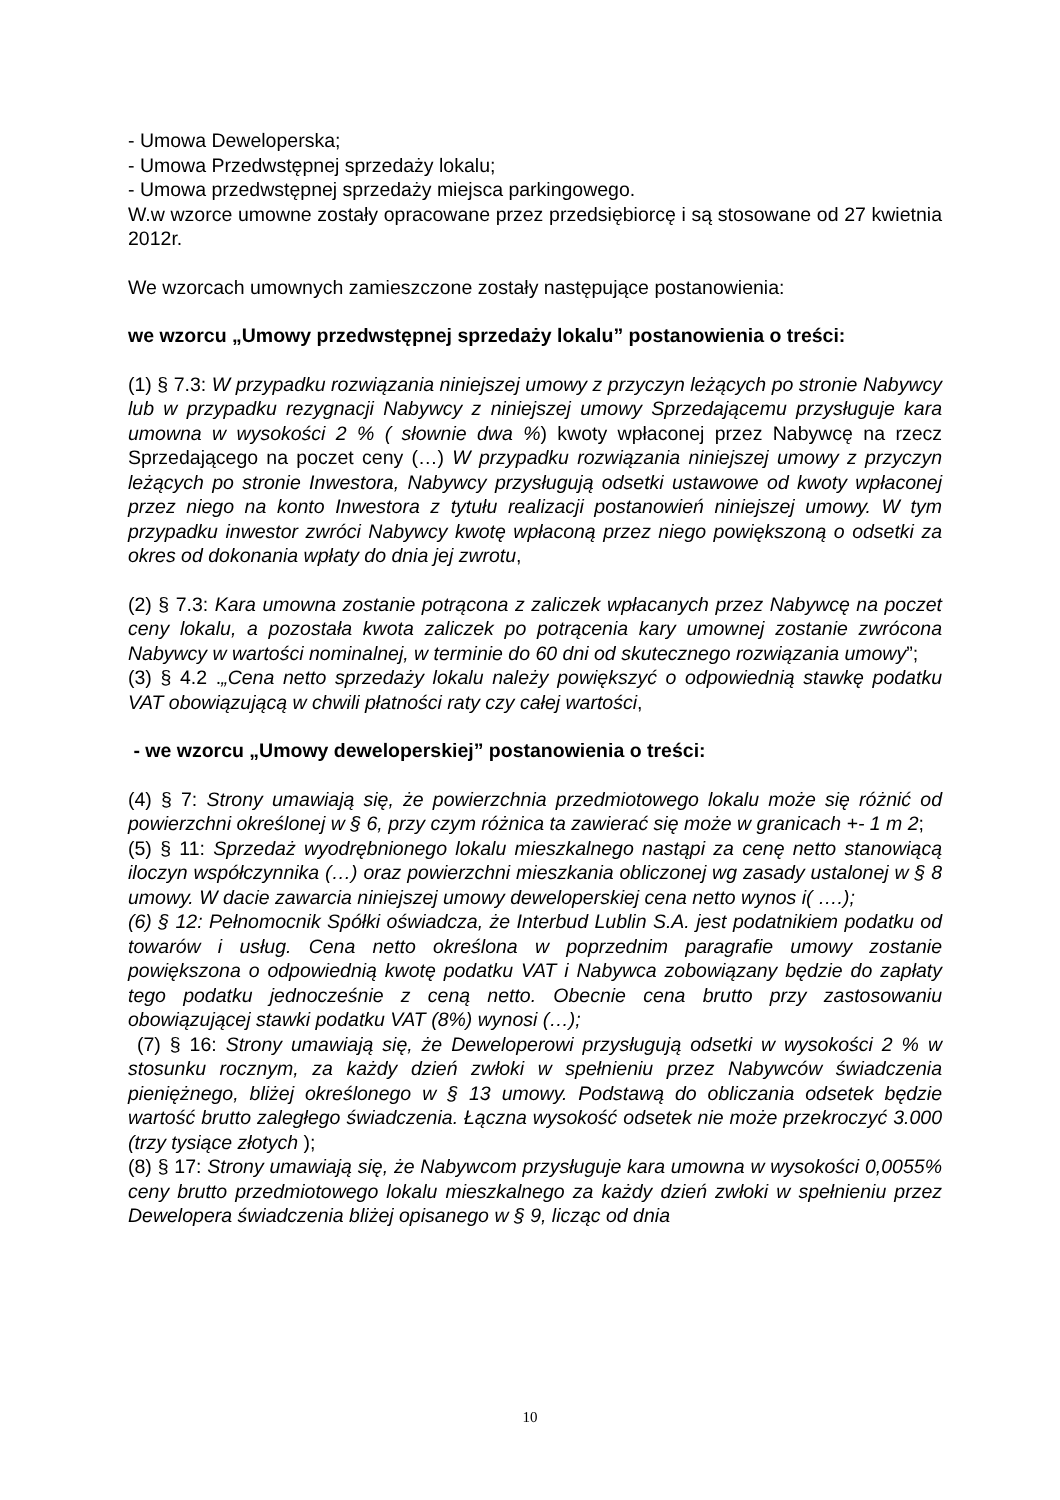- Umowa Deweloperska;
- Umowa Przedwstępnej sprzedaży lokalu;
- Umowa przedwstępnej sprzedaży miejsca parkingowego.
W.w wzorce umowne zostały opracowane przez przedsiębiorcę i są stosowane od 27 kwietnia 2012r.
We wzorcach umownych zamieszczone zostały następujące postanowienia:
we wzorcu „Umowy przedwstępnej sprzedaży lokalu” postanowienia o treści:
(1) § 7.3: W przypadku rozwiązania niniejszej umowy z przyczyn leżących po stronie Nabywcy lub w przypadku rezygnacji Nabywcy z niniejszej umowy Sprzedającemu przysługuje kara umowna w wysokości 2 % ( słownie dwa %) kwoty wpłaconej przez Nabywcę na rzecz Sprzedającego na poczet ceny (…) W przypadku rozwiązania niniejszej umowy z przyczyn leżących po stronie Inwestora, Nabywcy przysługują odsetki ustawowe od kwoty wpłaconej przez niego na konto Inwestora z tytułu realizacji postanowień niniejszej umowy. W tym przypadku inwestor zwróci Nabywcy kwotę wpłaconą przez niego powiększoną o odsetki za okres od dokonania wpłaty do dnia jej zwrotu,
(2) § 7.3: Kara umowna zostanie potrącona z zaliczek wpłacanych przez Nabywcę na poczet ceny lokalu, a pozostała kwota zaliczek po potrącenia kary umownej zostanie zwrócona Nabywcy w wartości nominalnej, w terminie do 60 dni od skutecznego rozwiązania umowy”;
(3) § 4.2 .„Cena netto sprzedaży lokalu należy powiększyć o odpowiednią stawkę podatku VAT obowiązującą w chwili płatności raty czy całej wartości,
- we wzorcu „Umowy deweloperskiej” postanowienia o treści:
(4) § 7: Strony umawiają się, że powierzchnia przedmiotowego lokalu może się różnić od powierzchni określonej w § 6, przy czym różnica ta zawierać się może w granicach +- 1 m 2;
(5) § 11: Sprzedaż wyodrębnionego lokalu mieszkalnego nastąpi za cenę netto stanowiącą iloczyn współczynnika (…) oraz powierzchni mieszkania obliczonej wg zasady ustalonej w § 8 umowy. W dacie zawarcia niniejszej umowy deweloperskiej cena netto wynos i( ….);
(6) § 12: Pełnomocnik Spółki oświadcza, że Interbud Lublin S.A. jest podatnikiem podatku od towarów i usług. Cena netto określona w poprzednim paragrafie umowy zostanie powiększona o odpowiednią kwotę podatku VAT i Nabywca zobowiązany będzie do zapłaty tego podatku jednocześnie z ceną netto. Obecnie cena brutto przy zastosowaniu obowiązującej stawki podatku VAT (8%) wynosi (…);
(7) § 16: Strony umawiają się, że Deweloperowi przysługują odsetki w wysokości 2 % w stosunku rocznym, za każdy dzień zwłoki w spełnieniu przez Nabywców świadczenia pieniężnego, bliżej określonego w § 13 umowy. Podstawą do obliczania odsetek będzie wartość brutto zaległego świadczenia. Łączna wysokość odsetek nie może przekroczyć 3.000 (trzy tysiące złotych );
(8) § 17: Strony umawiają się, że Nabywcom przysługuje kara umowna w wysokości 0,0055% ceny brutto przedmiotowego lokalu mieszkalnego za każdy dzień zwłoki w spełnieniu przez Dewelopera świadczenia bliżej opisanego w § 9, licząc od dnia
10